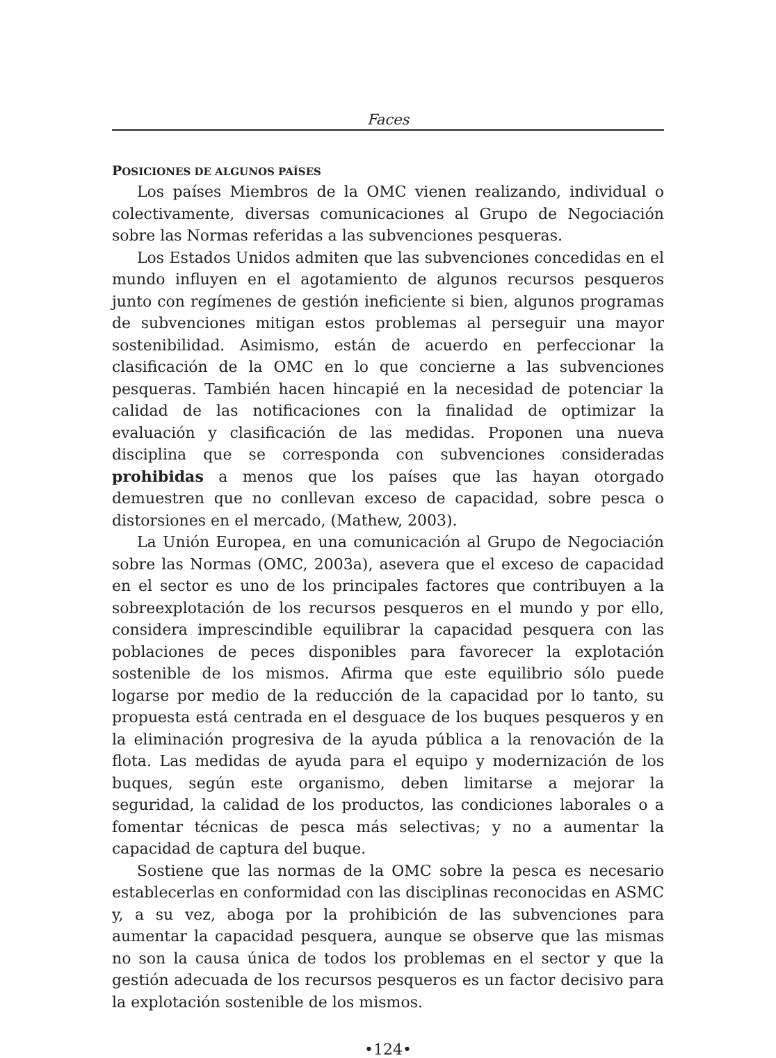Faces
POSICIONES DE ALGUNOS PAÍSES
Los países Miembros de la OMC vienen realizando, individual o colectivamente, diversas comunicaciones al Grupo de Negociación sobre las Normas referidas a las subvenciones pesqueras.
Los Estados Unidos admiten que las subvenciones concedidas en el mundo influyen en el agotamiento de algunos recursos pesqueros junto con regímenes de gestión ineficiente si bien, algunos programas de subvenciones mitigan estos problemas al perseguir una mayor sostenibilidad. Asimismo, están de acuerdo en perfeccionar la clasificación de la OMC en lo que concierne a las subvenciones pesqueras. También hacen hincapié en la necesidad de potenciar la calidad de las notificaciones con la finalidad de optimizar la evaluación y clasificación de las medidas. Proponen una nueva disciplina que se corresponda con subvenciones consideradas prohibidas a menos que los países que las hayan otorgado demuestren que no conllevan exceso de capacidad, sobre pesca o distorsiones en el mercado, (Mathew, 2003).
La Unión Europea, en una comunicación al Grupo de Negociación sobre las Normas (OMC, 2003a), asevera que el exceso de capacidad en el sector es uno de los principales factores que contribuyen a la sobreexplotación de los recursos pesqueros en el mundo y por ello, considera imprescindible equilibrar la capacidad pesquera con las poblaciones de peces disponibles para favorecer la explotación sostenible de los mismos. Afirma que este equilibrio sólo puede logarse por medio de la reducción de la capacidad por lo tanto, su propuesta está centrada en el desguace de los buques pesqueros y en la eliminación progresiva de la ayuda pública a la renovación de la flota. Las medidas de ayuda para el equipo y modernización de los buques, según este organismo, deben limitarse a mejorar la seguridad, la calidad de los productos, las condiciones laborales o a fomentar técnicas de pesca más selectivas; y no a aumentar la capacidad de captura del buque.
Sostiene que las normas de la OMC sobre la pesca es necesario establecerlas en conformidad con las disciplinas reconocidas en ASMC y, a su vez, aboga por la prohibición de las subvenciones para aumentar la capacidad pesquera, aunque se observe que las mismas no son la causa única de todos los problemas en el sector y que la gestión adecuada de los recursos pesqueros es un factor decisivo para la explotación sostenible de los mismos.
•124•